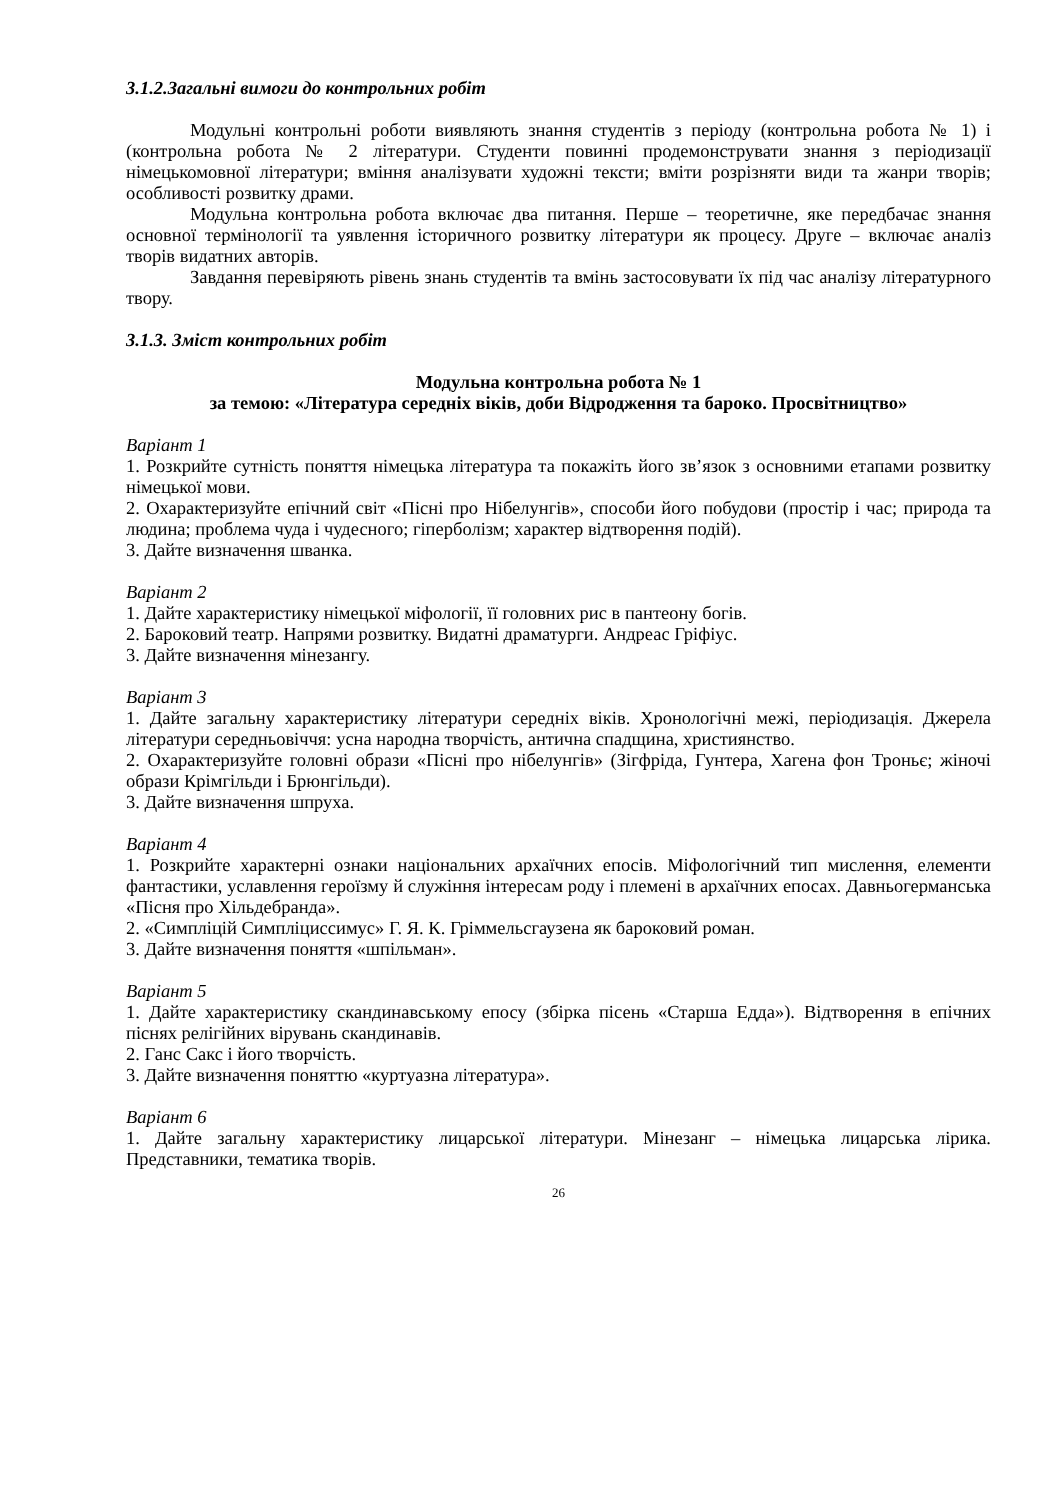3.1.2.Загальні вимоги до контрольних робіт
Модульні контрольні роботи виявляють знання студентів з періоду (контрольна робота № 1) і (контрольна робота № 2 літератури. Студенти повинні продемонструвати знання з періодизації німецькомовної літератури; вміння аналізувати художні тексти; вміти розрізняти види та жанри творів; особливості розвитку драми.
Модульна контрольна робота включає два питання. Перше – теоретичне, яке передбачає знання основної термінології та уявлення історичного розвитку літератури як процесу. Друге – включає аналіз творів видатних авторів.
Завдання перевіряють рівень знань студентів та вмінь застосовувати їх під час аналізу літературного твору.
3.1.3. Зміст контрольних робіт
Модульна контрольна робота № 1
за темою: «Література середніх віків, доби Відродження та бароко. Просвітництво»
Варіант 1
1. Розкрийте сутність поняття німецька література та покажіть його зв’язок з основними етапами розвитку німецької мови.
2. Охарактеризуйте епічний світ «Пісні про Нібелунгів», способи його побудови (простір і час; природа та людина; проблема чуда і чудесного; гіперболізм; характер відтворення подій).
3. Дайте визначення шванка.
Варіант 2
1. Дайте характеристику німецької міфології, її головних рис в пантеону богів.
2. Бароковий театр. Напрями розвитку. Видатні драматурги. Андреас Гріфіус.
3. Дайте визначення мінезангу.
Варіант 3
1. Дайте загальну характеристику літератури середніх віків. Хронологічні межі, періодизація. Джерела літератури середньовіччя: усна народна творчість, антична спадщина, християнство.
2. Охарактеризуйте головні образи «Пісні про нібелунгів» (Зігфріда, Гунтера, Хагена фон Троньє; жіночі образи Крімгільди і Брюнгільди).
3. Дайте визначення шпруха.
Варіант 4
1. Розкрийте характерні ознаки національних архаїчних епосів. Міфологічний тип мислення, елементи фантастики, уславлення героїзму й служіння інтересам роду і племені в архаїчних епосах. Давньогерманська «Пісня про Хільдебранда».
2. «Симпліцій Симпліциссимус» Г. Я. К. Гріммельсгаузена як бароковий роман.
3. Дайте визначення поняття «шпільман».
Варіант 5
1. Дайте характеристику скандинавському епосу (збірка пісень «Старша Едда»). Відтворення в епічних піснях релігійних вірувань скандинавів.
2. Ганс Сакс і його творчість.
3. Дайте визначення поняттю «куртуазна література».
Варіант 6
1. Дайте загальну характеристику лицарської літератури. Мінезанг – німецька лицарська лірика. Представники, тематика творів.
26